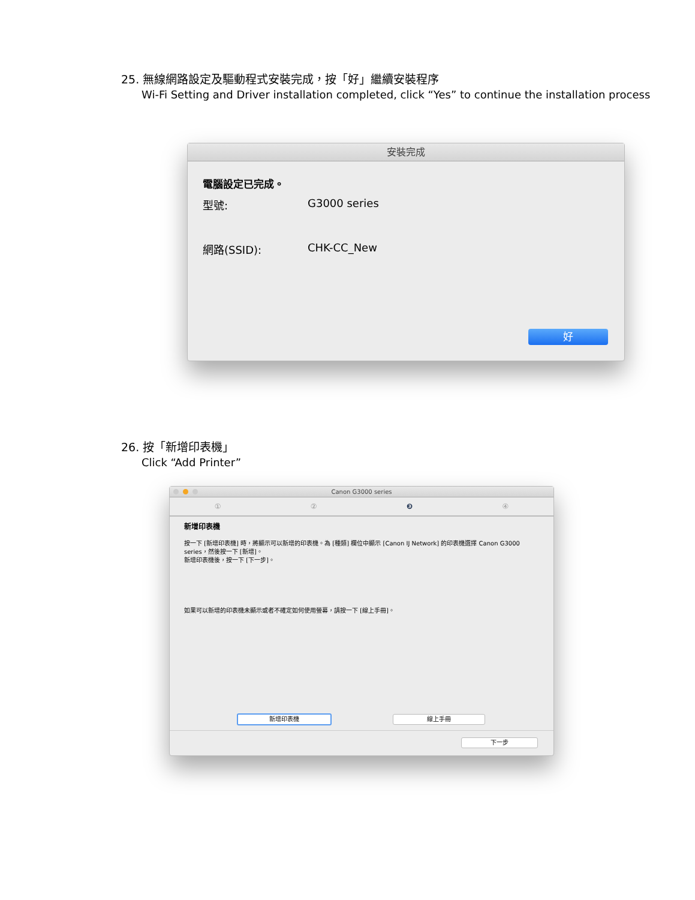25. 無線網路設定及驅動程式安裝完成，按「好」繼續安裝程序
Wi-Fi Setting and Driver installation completed, click “Yes” to continue the installation process
安裝完成
電腦設定已完成。
型號: G3000 series
網路(SSID): CHK-CC_New
好
26. 按「新增印表機」
Click “Add Printer”
Canon G3000 series
①②❸④
新增印表機
按一下 [新增印表機] 時，將顯示可以新增的印表機。為 [種類] 欄位中顯示 [Canon IJ Network] 的印表機選擇 Canon G3000 series，然後按一下 [新增]。
新增印表機後，按一下 [下一步]。
如果可以新增的印表機未顯示或者不確定如何使用螢幕，請按一下 [線上手冊]。
新增印表機 線上手冊
下一步